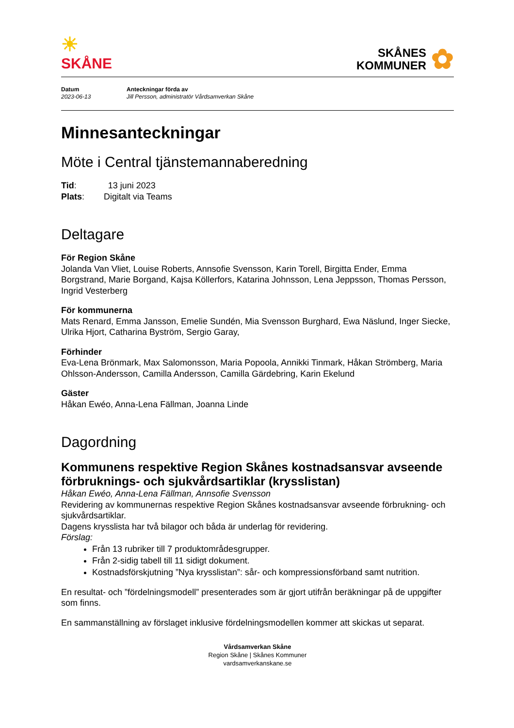☀
SKÅNE
SKÅNES
KOMMUNER ✿
Datum
2023-06-13
Anteckningar förda av
Jill Persson, administratör Vårdsamverkan Skåne
Minnesanteckningar
Möte i Central tjänstemannaberedning
Tid: 13 juni 2023
Plats: Digitalt via Teams
Deltagare
För Region Skåne
Jolanda Van Vliet, Louise Roberts, Annsofie Svensson, Karin Torell, Birgitta Ender, Emma Borgstrand, Marie Borgand, Kajsa Köllerfors, Katarina Johnsson, Lena Jeppsson, Thomas Persson, Ingrid Vesterberg
För kommunerna
Mats Renard, Emma Jansson, Emelie Sundén, Mia Svensson Burghard, Ewa Näslund, Inger Siecke, Ulrika Hjort, Catharina Byström, Sergio Garay,
Förhinder
Eva-Lena Brönmark, Max Salomonsson, Maria Popoola, Annikki Tinmark, Håkan Strömberg, Maria Ohlsson-Andersson, Camilla Andersson, Camilla Gärdebring, Karin Ekelund
Gäster
Håkan Ewéo, Anna-Lena Fällman, Joanna Linde
Dagordning
Kommunens respektive Region Skånes kostnadsansvar avseende förbruknings- och sjukvårdsartiklar (krysslistan)
Håkan Ewéo, Anna-Lena Fällman, Annsofie Svensson
Revidering av kommunernas respektive Region Skånes kostnadsansvar avseende förbrukning- och sjukvårdsartiklar.
Dagens krysslista har två bilagor och båda är underlag för revidering.
Förslag:
Från 13 rubriker till 7 produktområdesgrupper.
Från 2-sidig tabell till 11 sidigt dokument.
Kostnadsförskjutning ”Nya krysslistan”: sår- och kompressionsförband samt nutrition.
En resultat- och ”fördelningsmodell” presenterades som är gjort utifrån beräkningar på de uppgifter som finns.
En sammanställning av förslaget inklusive fördelningsmodellen kommer att skickas ut separat.
Vårdsamverkan Skåne
Region Skåne | Skånes Kommuner
vardsamverkanskane.se